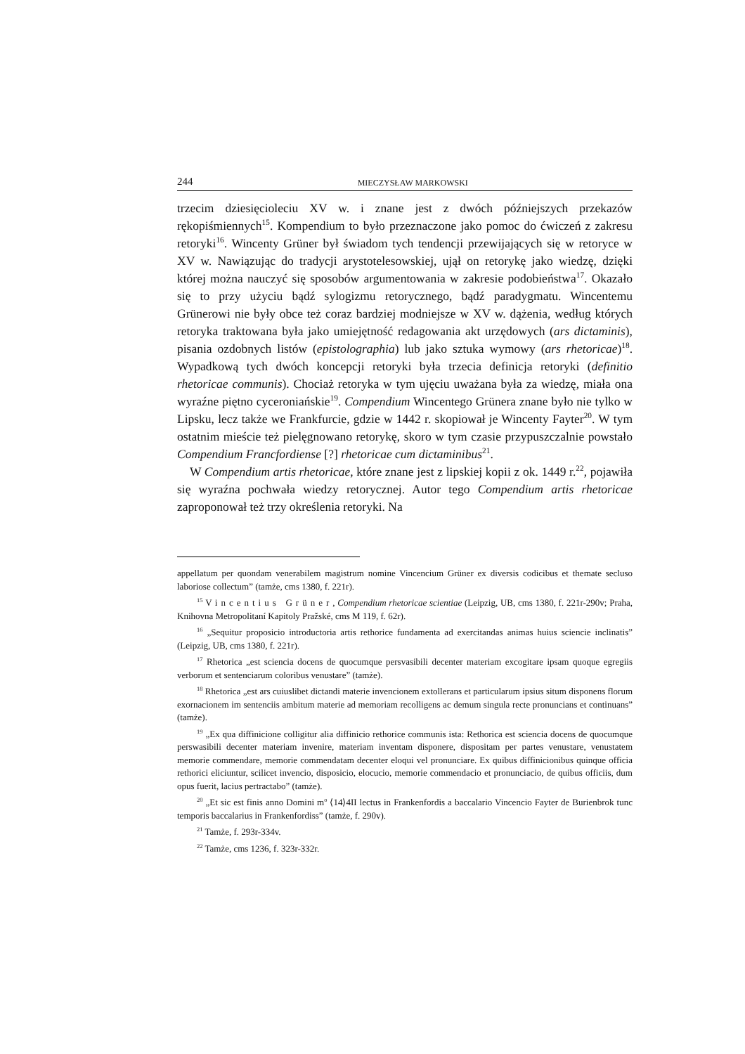244 MIECZYSŁAW MARKOWSKI
trzecim dziesięcioleciu XV w. i znane jest z dwóch późniejszych przekazów rękopiśmiennych<sup>15</sup>. Kompendium to było przeznaczone jako pomoc do ćwiczeń z zakresu retoryki<sup>16</sup>. Wincenty Grüner był świadom tych tendencji przewijających się w retoryce w XV w. Nawiązując do tradycji arystotelesowskiej, ujął on retorykę jako wiedzę, dzięki której można nauczyć się sposobów argumentowania w zakresie podobieństwa<sup>17</sup>. Okazało się to przy użyciu bądź sylogizmu retorycznego, bądź paradygmatu. Wincentemu Grünerowi nie były obce też coraz bardziej modniejsze w XV w. dążenia, według których retoryka traktowana była jako umiejętność redagowania akt urzędowych (ars dictaminis), pisania ozdobnych listów (epistolographia) lub jako sztuka wymowy (ars rhetoricae)<sup>18</sup>. Wypadkową tych dwóch koncepcji retoryki była trzecia definicja retoryki (definitio rhetoricae communis). Chociaż retoryka w tym ujęciu uważana była za wiedzę, miała ona wyraźne piętno cyceroniańskie<sup>19</sup>. Compendium Wincentego Grünera znane było nie tylko w Lipsku, lecz także we Frankfurcie, gdzie w 1442 r. skopiował je Wincenty Fayter<sup>20</sup>. W tym ostatnim mieście też pielęgnowano retorykę, skoro w tym czasie przypuszczalnie powstało Compendium Francfordiense [?] rhetoricae cum dictaminibus<sup>21</sup>.
W Compendium artis rhetoricae, które znane jest z lipskiej kopii z ok. 1449 r.<sup>22</sup>, pojawiła się wyraźna pochwała wiedzy retorycznej. Autor tego Compendium artis rhetoricae zaproponował też trzy określenia retoryki. Na
appellatum per quondam venerabilem magistrum nomine Vincencium Grüner ex diversis codicibus et themate secluso laboriose collectum” (tamże, cms 1380, f. 221r).
<sup>15</sup> Vincentius Grüner, Compendium rhetoricae scientiae (Leipzig, UB, cms 1380, f. 221r-290v; Praha, Knihovna Metropolitaní Kapitoly Pražské, cms M 119, f. 62r).
<sup>16</sup> „Sequitur proposicio introductoria artis rethorice fundamenta ad exercitandas animas huius sciencie inclinatis” (Leipzig, UB, cms 1380, f. 221r).
<sup>17</sup> Rhetorica „est sciencia docens de quocumque persvasibili decenter materiam excogitare ipsam quoque egregiis verborum et senten­ciarum coloribus venustare” (tamże).
<sup>18</sup> Rhetorica „est ars cuiuslibet dictandi materie invencionem extollerans et particularum ipsius situm disponens florum exornacionem im sentenciis ambitum materie ad memoriam recolligens ac demum singula recte pronuncians et continuans” (tamże).
<sup>19</sup> „Ex qua diffinicione colligitur alia diffinicio rethorice communis ista: Rethorica est sciencia docens de quocumque perswasibili decenter materiam invenire, materiam inventam disponere, dispositam per partes venustare, venustatem memorie commendare, memorie commendatam decenter eloqui vel pronunciare. Ex quibus diffinicionibus quinque officia rethorici eliciuntur, scilicet invencio, disposicio, elocucio, memorie commendacio et pronunciacio, de quibus officiis, dum opus fuerit, lacius pertractabo” (tamże).
<sup>20</sup> „Et sic est finis anno Domini m<sup>o</sup> ⟨14⟩4II lectus in Frankenfordis a baccalario Vincencio Fayter de Burienbrok tunc temporis baccalarius in Frankenfordiss” (tamże, f. 290v).
<sup>21</sup> Tamże, f. 293r-334v.
<sup>22</sup> Tamże, cms 1236, f. 323r-332r.